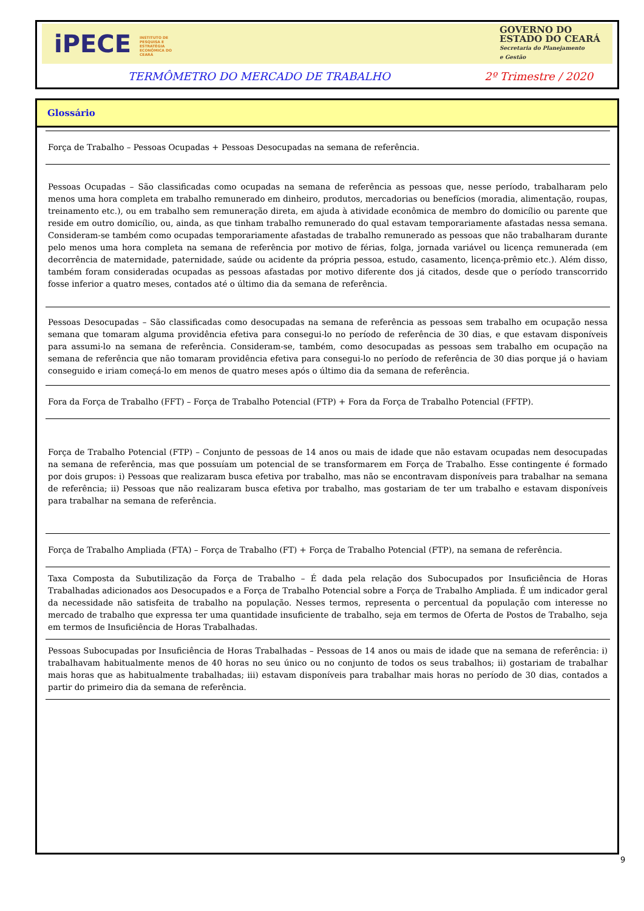iPECE INSTITUTO DE PESQUISA E ESTRATÉGIA ECONÔMICA DO CEARÁ
GOVERNO DO
ESTADO DO CEARÁ
Secretaria do Planejamento
e Gestão
TERMÔMETRO DO MERCADO DE TRABALHO 2º Trimestre / 2020
Glossário
Força de Trabalho – Pessoas Ocupadas + Pessoas Desocupadas na semana de referência.
Pessoas Ocupadas – São classificadas como ocupadas na semana de referência as pessoas que, nesse período, trabalharam pelo menos uma hora completa em trabalho remunerado em dinheiro, produtos, mercadorias ou benefícios (moradia, alimentação, roupas, treinamento etc.), ou em trabalho sem remuneração direta, em ajuda à atividade econômica de membro do domicílio ou parente que reside em outro domicílio, ou, ainda, as que tinham trabalho remunerado do qual estavam temporariamente afastadas nessa semana. Consideram-se também como ocupadas temporariamente afastadas de trabalho remunerado as pessoas que não trabalharam durante pelo menos uma hora completa na semana de referência por motivo de férias, folga, jornada variável ou licença remunerada (em decorrência de maternidade, paternidade, saúde ou acidente da própria pessoa, estudo, casamento, licença-prêmio etc.). Além disso, também foram consideradas ocupadas as pessoas afastadas por motivo diferente dos já citados, desde que o período transcorrido fosse inferior a quatro meses, contados até o último dia da semana de referência.
Pessoas Desocupadas – São classificadas como desocupadas na semana de referência as pessoas sem trabalho em ocupação nessa semana que tomaram alguma providência efetiva para consegui-lo no período de referência de 30 dias, e que estavam disponíveis para assumi-lo na semana de referência. Consideram-se, também, como desocupadas as pessoas sem trabalho em ocupação na semana de referência que não tomaram providência efetiva para consegui-lo no período de referência de 30 dias porque já o haviam conseguido e iriam começá-lo em menos de quatro meses após o último dia da semana de referência.
Fora da Força de Trabalho (FFT) – Força de Trabalho Potencial (FTP) + Fora da Força de Trabalho Potencial (FFTP).
Força de Trabalho Potencial (FTP) – Conjunto de pessoas de 14 anos ou mais de idade que não estavam ocupadas nem desocupadas na semana de referência, mas que possuíam um potencial de se transformarem em Força de Trabalho. Esse contingente é formado por dois grupos: i) Pessoas que realizaram busca efetiva por trabalho, mas não se encontravam disponíveis para trabalhar na semana de referência; ii) Pessoas que não realizaram busca efetiva por trabalho, mas gostariam de ter um trabalho e estavam disponíveis para trabalhar na semana de referência.
Força de Trabalho Ampliada (FTA) – Força de Trabalho (FT) + Força de Trabalho Potencial (FTP), na semana de referência.
Taxa Composta da Subutilização da Força de Trabalho – É dada pela relação dos Subocupados por Insuficiência de Horas Trabalhadas adicionados aos Desocupados e a Força de Trabalho Potencial sobre a Força de Trabalho Ampliada. É um indicador geral da necessidade não satisfeita de trabalho na população. Nesses termos, representa o percentual da população com interesse no mercado de trabalho que expressa ter uma quantidade insuficiente de trabalho, seja em termos de Oferta de Postos de Trabalho, seja em termos de Insuficiência de Horas Trabalhadas.
Pessoas Subocupadas por Insuficiência de Horas Trabalhadas – Pessoas de 14 anos ou mais de idade que na semana de referência: i) trabalhavam habitualmente menos de 40 horas no seu único ou no conjunto de todos os seus trabalhos; ii) gostariam de trabalhar mais horas que as habitualmente trabalhadas; iii) estavam disponíveis para trabalhar mais horas no período de 30 dias, contados a partir do primeiro dia da semana de referência.
9